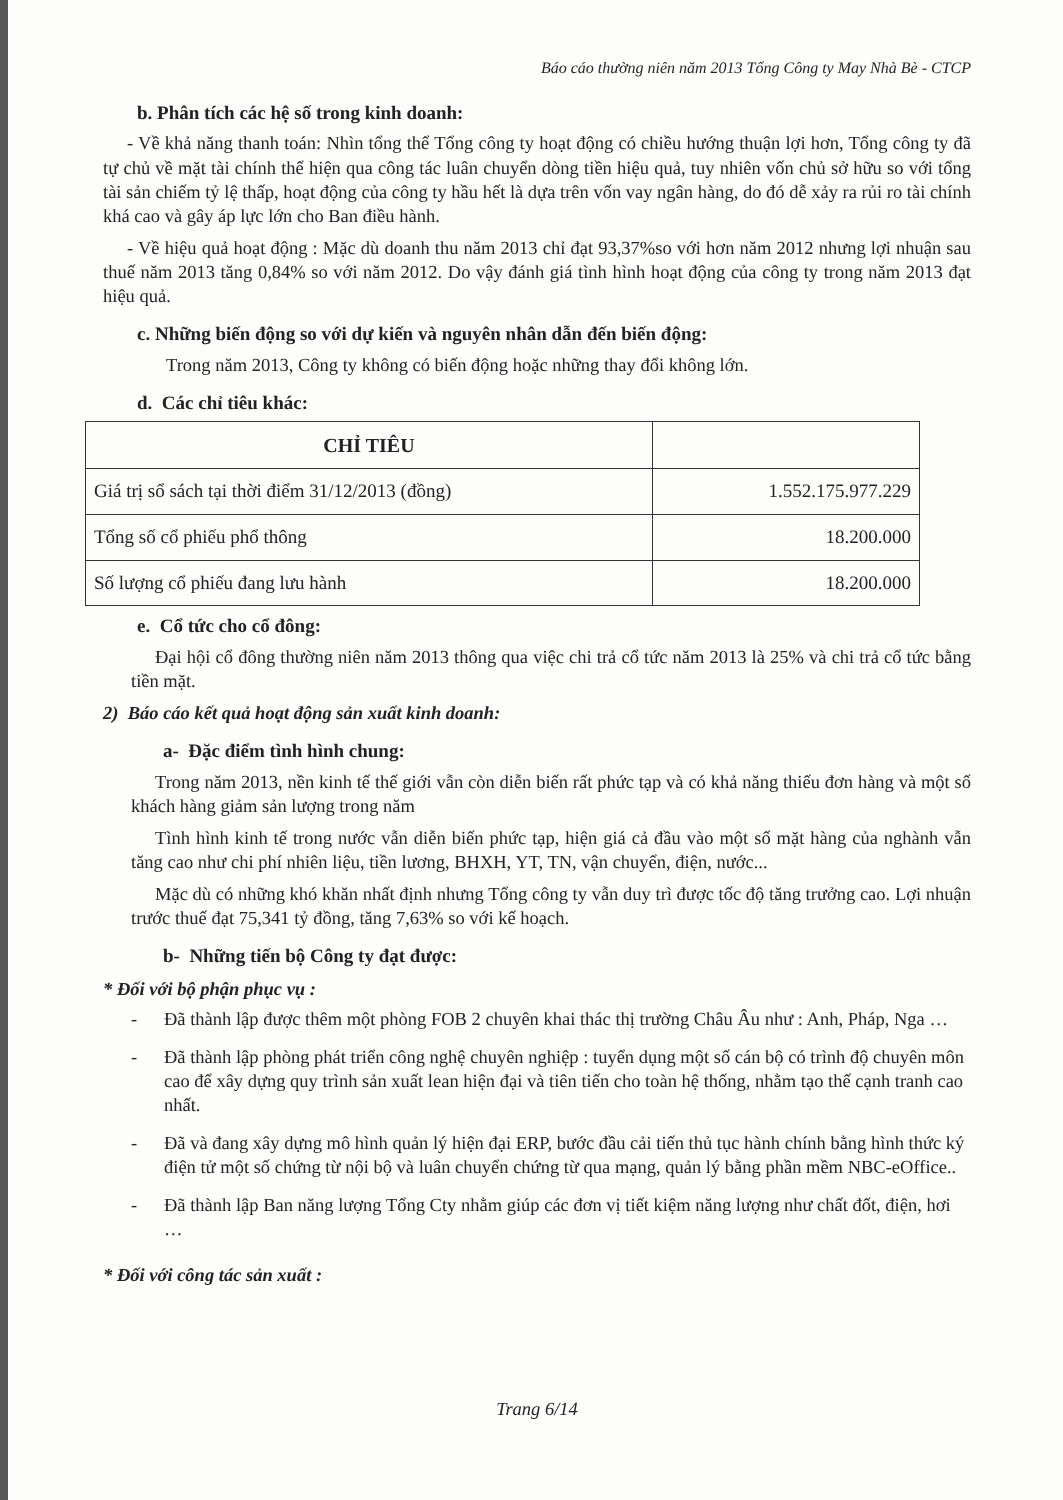Báo cáo thường niên năm 2013 Tổng Công ty May Nhà Bè - CTCP
b. Phân tích các hệ số trong kinh doanh:
- Về khả năng thanh toán: Nhìn tổng thể Tổng công ty hoạt động có chiều hướng thuận lợi hơn, Tổng công ty đã tự chủ về mặt tài chính thể hiện qua công tác luân chuyển dòng tiền hiệu quả, tuy nhiên vốn chủ sở hữu so với tổng tài sản chiếm tỷ lệ thấp, hoạt động của công ty hầu hết là dựa trên vốn vay ngân hàng, do đó dễ xảy ra rủi ro tài chính khá cao và gây áp lực lớn cho Ban điều hành.
- Về hiệu quả hoạt động : Mặc dù doanh thu năm 2013 chỉ đạt 93,37%so với hơn năm 2012 nhưng lợi nhuận sau thuế năm 2013 tăng 0,84% so với năm 2012. Do vậy đánh giá tình hình hoạt động của công ty trong năm 2013 đạt hiệu quả.
c. Những biến động so với dự kiến và nguyên nhân dẫn đến biến động:
Trong năm 2013, Công ty không có biến động hoặc những thay đổi không lớn.
d. Các chỉ tiêu khác:
| CHỈ TIÊU | |
| --- | --- |
| Giá trị sổ sách tại thời điểm 31/12/2013 (đồng) | 1.552.175.977.229 |
| Tổng số cổ phiếu phổ thông | 18.200.000 |
| Số lượng cổ phiếu đang lưu hành | 18.200.000 |
e. Cổ tức cho cổ đông:
Đại hội cổ đông thường niên năm 2013 thông qua việc chi trả cổ tức năm 2013 là 25% và chi trả cổ tức bằng tiền mặt.
2) Báo cáo kết quả hoạt động sản xuất kinh doanh:
a- Đặc điểm tình hình chung:
Trong năm 2013, nền kinh tế thế giới vẫn còn diễn biến rất phức tạp và có khả năng thiếu đơn hàng và một số khách hàng giảm sản lượng trong năm
Tình hình kinh tế trong nước vẫn diễn biến phức tạp, hiện giá cả đầu vào một số mặt hàng của nghành vẫn tăng cao như chi phí nhiên liệu, tiền lương, BHXH, YT, TN, vận chuyển, điện, nước...
Mặc dù có những khó khăn nhất định nhưng Tổng công ty vẫn duy trì được tốc độ tăng trưởng cao. Lợi nhuận trước thuế đạt 75,341 tỷ đồng, tăng 7,63% so với kế hoạch.
b- Những tiến bộ Công ty đạt được:
* Đối với bộ phận phục vụ :
- Đã thành lập được thêm một phòng FOB 2 chuyên khai thác thị trường Châu Âu như : Anh, Pháp, Nga …
- Đã thành lập phòng phát triển công nghệ chuyên nghiệp : tuyển dụng một số cán bộ có trình độ chuyên môn cao để xây dựng quy trình sản xuất lean hiện đại và tiên tiến cho toàn hệ thống, nhằm tạo thế cạnh tranh cao nhất.
- Đã và đang xây dựng mô hình quản lý hiện đại ERP, bước đầu cải tiến thủ tục hành chính bằng hình thức ký điện tử một số chứng từ nội bộ và luân chuyển chứng từ qua mạng, quản lý bằng phần mềm NBC-eOffice..
- Đã thành lập Ban năng lượng Tổng Cty nhằm giúp các đơn vị tiết kiệm năng lượng như chất đốt, điện, hơi …
* Đối với công tác sản xuất :
Trang 6/14